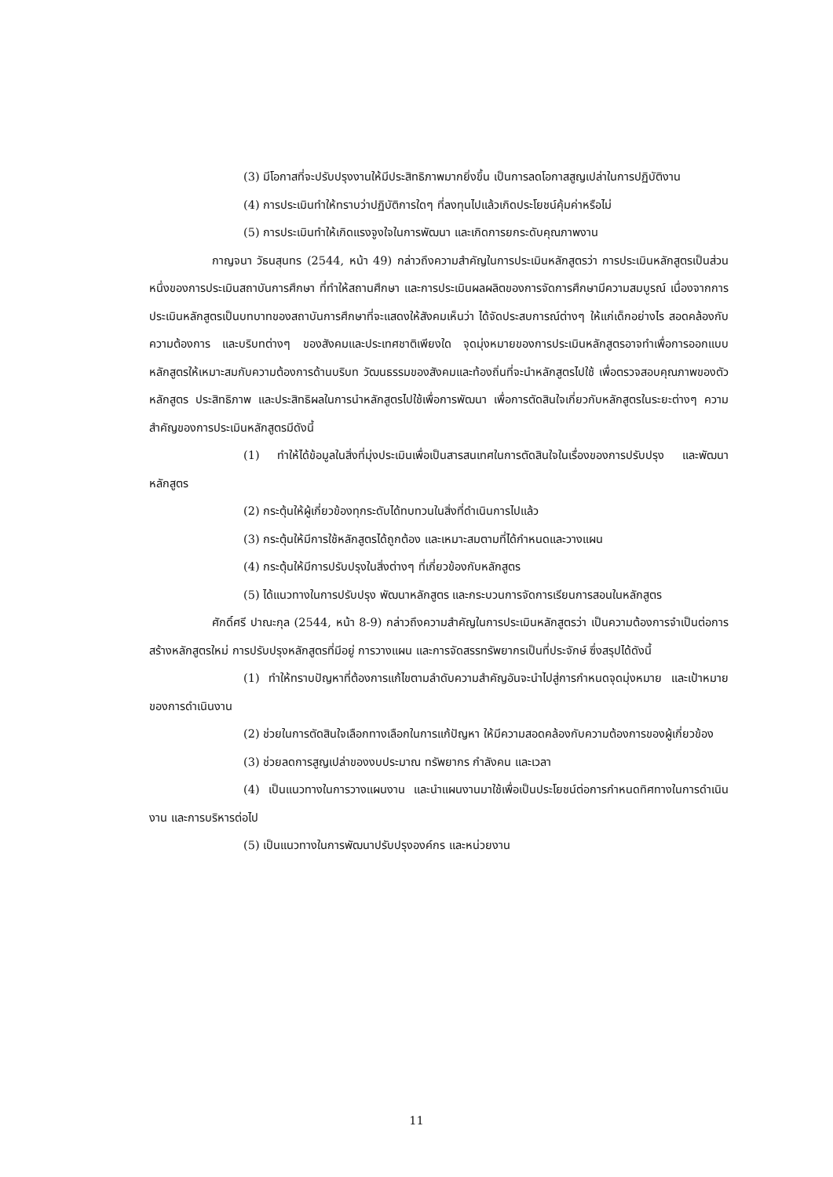(3) มีโอกาสที่จะปรับปรุงงานให้มีประสิทธิภาพมากยิ่งขึ้น เป็นการลดโอกาสสูญเปล่าในการปฏิบัติงาน
(4) การประเมินทำให้ทราบว่าปฏิบัติการใดๆ ที่ลงทุนไปแล้วเกิดประโยชน์คุ้มค่าหรือไม่
(5) การประเมินทำให้เกิดแรงจูงใจในการพัฒนา และเกิดการยกระดับคุณภาพงาน
กาญจนา วัธนสุนทร (2544, หน้า 49) กล่าวถึงความสำคัญในการประเมินหลักสูตรว่า การประเมินหลักสูตรเป็นส่วนหนึ่งของการประเมินสถาบันการศึกษา ที่ทำให้สถานศึกษา และการประเมินผลผลิตของการจัดการศึกษามีความสมบูรณ์ เนื่องจากการประเมินหลักสูตรเป็นบทบาทของสถาบันการศึกษาที่จะแสดงให้สังคมเห็นว่า ได้จัดประสบการณ์ต่างๆ ให้แก่เด็กอย่างไร สอดคล้องกับความต้องการ และบริบทต่างๆ ของสังคมและประเทศชาติเพียงใด จุดมุ่งหมายของการประเมินหลักสูตรอาจทำเพื่อการออกแบบหลักสูตรให้เหมาะสมกับความต้องการด้านบริบท วัฒนธรรมของสังคมและท้องถิ่นที่จะนำหลักสูตรไปใช้ เพื่อตรวจสอบคุณภาพของตัวหลักสูตร ประสิทธิภาพ และประสิทธิผลในการนำหลักสูตรไปใช้เพื่อการพัฒนา เพื่อการตัดสินใจเกี่ยวกับหลักสูตรในระยะต่างๆ ความสำคัญของการประเมินหลักสูตรมีดังนี้
(1) ทำให้ได้ข้อมูลในสิ่งที่มุ่งประเมินเพื่อเป็นสารสนเทศในการตัดสินใจในเรื่องของการปรับปรุง และพัฒนาหลักสูตร
(2) กระตุ้นให้ผู้เกี่ยวข้องทุกระดับได้ทบทวนในสิ่งที่ดำเนินการไปแล้ว
(3) กระตุ้นให้มีการใช้หลักสูตรได้ถูกต้อง และเหมาะสมตามที่ได้กำหนดและวางแผน
(4) กระตุ้นให้มีการปรับปรุงในสิ่งต่างๆ ที่เกี่ยวข้องกับหลักสูตร
(5) ได้แนวทางในการปรับปรุง พัฒนาหลักสูตร และกระบวนการจัดการเรียนการสอนในหลักสูตร
ศักดิ์ศรี ปาณะกุล (2544, หน้า 8-9) กล่าวถึงความสำคัญในการประเมินหลักสูตรว่า เป็นความต้องการจำเป็นต่อการสร้างหลักสูตรใหม่ การปรับปรุงหลักสูตรที่มีอยู่ การวางแผน และการจัดสรรทรัพยากรเป็นที่ประจักษ์ ซึ่งสรุปได้ดังนี้
(1) ทำให้ทราบปัญหาที่ต้องการแก้ไขตามลำดับความสำคัญอันจะนำไปสู่การกำหนดจุดมุ่งหมาย และเป้าหมายของการดำเนินงาน
(2) ช่วยในการตัดสินใจเลือกทางเลือกในการแก้ปัญหา ให้มีความสอดคล้องกับความต้องการของผู้เกี่ยวข้อง
(3) ช่วยลดการสูญเปล่าของงบประมาณ ทรัพยากร กำลังคน และเวลา
(4) เป็นแนวทางในการวางแผนงาน และนำแผนงานมาใช้เพื่อเป็นประโยชน์ต่อการกำหนดทิศทางในการดำเนินงาน และการบริหารต่อไป
(5) เป็นแนวทางในการพัฒนาปรับปรุงองค์กร และหน่วยงาน
11